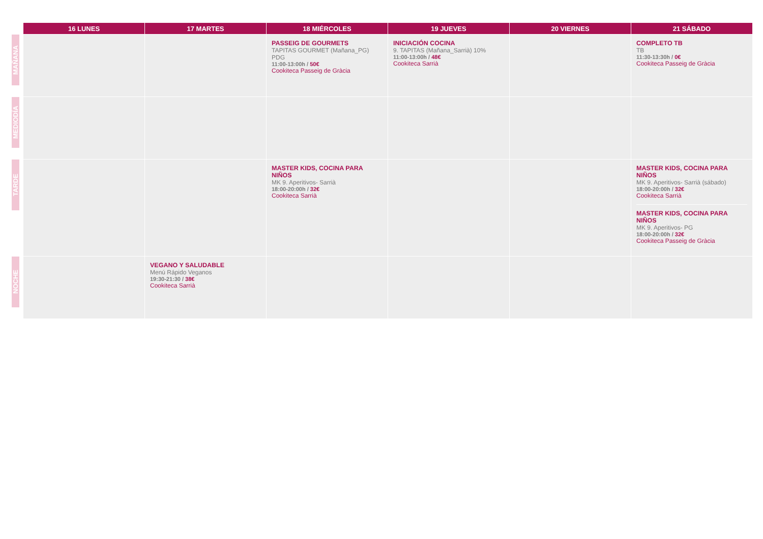| | 16 LUNES | 17 MARTES | 18 MIÉRCOLES | 19 JUEVES | 20 VIERNES | 21 SÁBADO |
| --- | --- | --- | --- | --- | --- | --- |
| MAÑANA | | | PASSEIG DE GOURMETS TAPITAS GOURMET (Mañana_PG) PDG 11:00-13:00h / 50€ Cookiteca Passeig de Gràcia | INICIACIÓN COCINA 9. TAPITAS (Mañana_Sarrià) 10% 11:00-13:00h / 48€ Cookiteca Sarrià | | COMPLETO TB TB 11:30-13:30h / 0€ Cookiteca Passeig de Gràcia |
| MEDIODÍA | | | | | | |
| TARDE | | | MASTER KIDS, COCINA PARA NIÑOS MK 9. Aperitivos- Sarrià 18:00-20:00h / 32€ Cookiteca Sarrià | | | MASTER KIDS, COCINA PARA NIÑOS MK 9. Aperitivos- Sarrià (sábado) 18:00-20:00h / 32€ Cookiteca Sarrià MASTER KIDS, COCINA PARA NIÑOS MK 9. Aperitivos- PG 18:00-20:00h / 32€ Cookiteca Passeig de Gràcia |
| NOCHE | | VEGANO Y SALUDABLE Menú Rápido Veganos 19:30-21:30 / 38€ Cookiteca Sarrià | | | | |